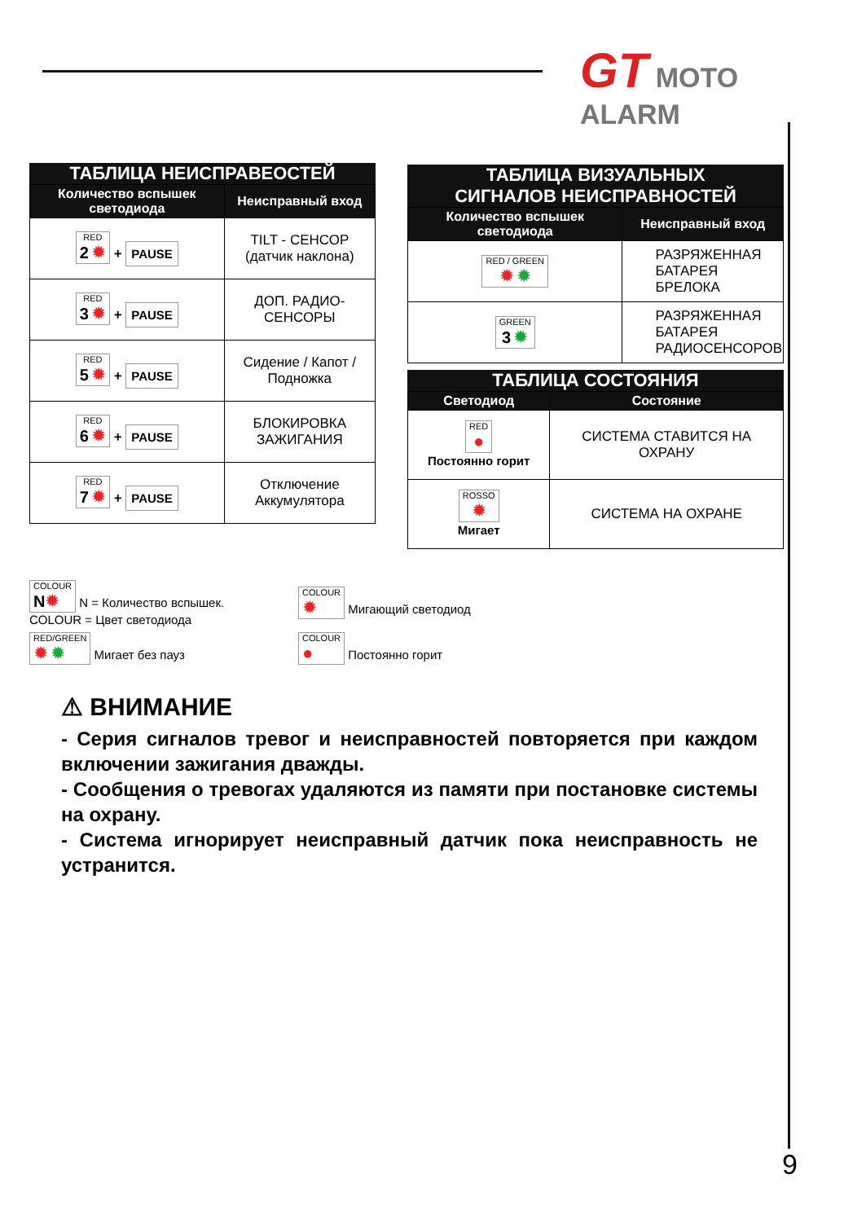GT MOTO ALARM
ТАБЛИЦА НЕИСПРАВЕОСТЕЙ
| Количество вспышек светодиода | Неисправный вход |
| --- | --- |
| RED 2 ✹ + PAUSE | TILT - СЕНСОР (датчик наклона) |
| RED 3 ✹ + PAUSE | ДОП. РАДИО-СЕНСОРЫ |
| RED 5 ✹ + PAUSE | Сидение / Капот / Подножка |
| RED 6 ✹ + PAUSE | БЛОКИРОВКА ЗАЖИГАНИЯ |
| RED 7 ✹ + PAUSE | Отключение Аккумулятора |
ТАБЛИЦА ВИЗУАЛЬНЫХ
СИГНАЛОВ НЕИСПРАВНОСТЕЙ
| Количество вспышек светодиода | Неисправный вход |
| --- | --- |
| RED / GREEN ✹ ✹ | РАЗРЯЖЕННАЯ БАТАРЕЯ БРЕЛОКА |
| GREEN 3 ✹ | РАЗРЯЖЕННАЯ БАТАРЕЯ РАДИОСЕНСОРОВ |
ТАБЛИЦА СОСТОЯНИЯ
| Светодиод | Состояние |
| --- | --- |
| RED ● Постоянно горит | СИСТЕМА СТАВИТСЯ НА ОХРАНУ |
| ROSSO ✹ Мигает | СИСТЕМА НА ОХРАНЕ |
COLOUR
N✹ N = Количество вспышек.
COLOUR = Цвет светодиода
COLOUR
✹ Мигающий светодиод
RED/GREEN
✹ ✹ Мигает без пауз
COLOUR
● Постоянно горит
⚠ ВНИМАНИЕ
- Серия сигналов тревог и неисправностей повторяется при каждом включении зажигания дважды.
- Сообщения о тревогах удаляются из памяти при постановке системы на охрану.
- Система игнорирует неисправный датчик пока неисправность не устранится.
9